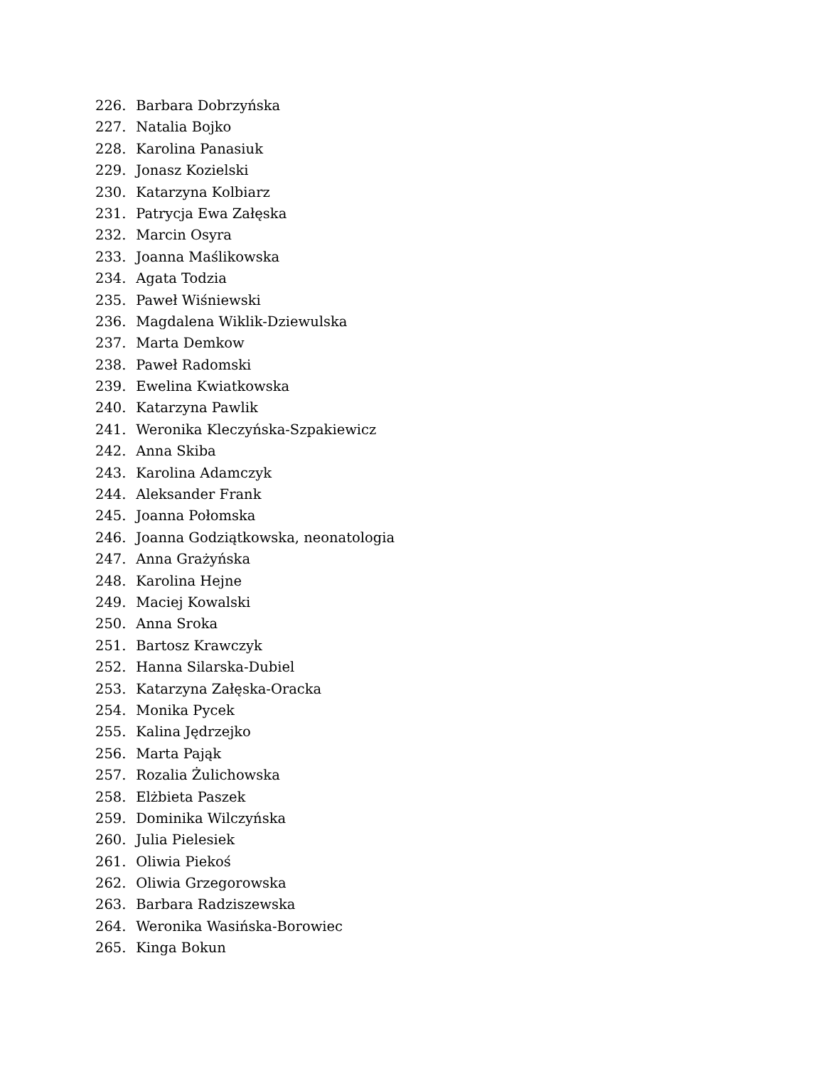226. Barbara Dobrzyńska
227. Natalia Bojko
228. Karolina Panasiuk
229. Jonasz Kozielski
230. Katarzyna Kolbiarz
231. Patrycja Ewa Załęska
232. Marcin Osyra
233. Joanna Maślikowska
234. Agata Todzia
235. Paweł Wiśniewski
236. Magdalena Wiklik-Dziewulska
237. Marta Demkow
238. Paweł Radomski
239. Ewelina Kwiatkowska
240. Katarzyna Pawlik
241. Weronika Kleczyńska-Szpakiewicz
242. Anna Skiba
243. Karolina Adamczyk
244. Aleksander Frank
245. Joanna Połomska
246. Joanna Godziątkowska, neonatologia
247. Anna Grażyńska
248. Karolina Hejne
249. Maciej Kowalski
250. Anna Sroka
251. Bartosz Krawczyk
252. Hanna Silarska-Dubiel
253. Katarzyna Załęska-Oracka
254. Monika Pycek
255. Kalina Jędrzejko
256. Marta Pająk
257. Rozalia Żulichowska
258. Elżbieta Paszek
259. Dominika Wilczyńska
260. Julia Pielesiek
261. Oliwia Piekoś
262. Oliwia Grzegorowska
263. Barbara Radziszewska
264. Weronika Wasińska-Borowiec
265. Kinga Bokun